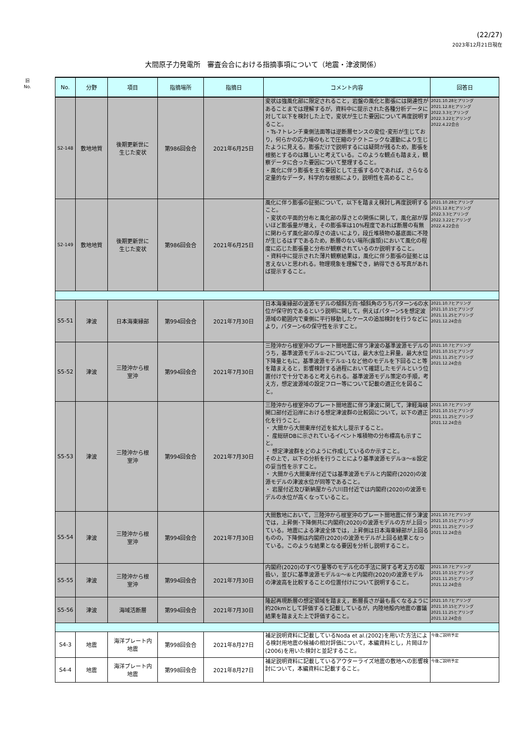(22/27)
2023年12月21日現在
大間原子力発電所　審査会合における指摘事項について（地震・津波関係）
旧
No.
| No. | 分野 | 項目 | 指摘場所 | 指摘日 | コメント内容 | 回答日 |
| --- | --- | --- | --- | --- | --- | --- |
| S2-148 | 敷地地質 | 後期更新世に 生じた変状 | 第986回会合 | 2021年6月25日 | 変状は強風化部に限定されること，岩盤の風化と膨張には関連性があることまでは理解するが，資料中に提示された各種分析データに対して以下を検討した上で，変状が生じた要因について再度説明すること。 ・Ts-7トレンチ東側法面等は逆断層センスの変位･変形が生じており，何らかの応力場のもとで圧縮のテクトニックな運動により生じたように見える。膨張だけで説明するには疑問が残るため，膨張を根拠とするのは難しいと考えている。このような観点も踏まえ，観察データに合った要因について整理すること。 ・風化に伴う膨張を主な要因として主張するのであれば，さらなる定量的なデータ，科学的な根拠により，説明性を高めること。 | 2021.10.28ヒアリング 2021.12.8ヒアリング 2022.3.3ヒアリング 2022.3.22ヒアリング 2022.4.22会合 |
| S2-149 | 敷地地質 | 後期更新世に 生じた変状 | 第986回会合 | 2021年6月25日 | 風化に伴う膨張の証拠について，以下を踏まえ検討し再度説明すること。 ・変状の平面的分布と風化部の厚さとの関係に関して，風化部が厚いほど膨張量が増え，その膨張率は10%程度であれば断層の有無に関わらず風化部の厚さの違いにより，段丘堆積物の基底面に不陸が生じるはずであるため，断層のない場所(露頭)において風化の程度に応じた膨張量と分布が観察されているのか説明すること。 ・資料中に提示された薄片観察結果は，風化に伴う膨張の証拠とは言えないと思われる。物理現象を理解でき，納得できる写真があれば提示すること。 | 2021.10.28ヒアリング 2021.12.8ヒアリング 2022.3.3ヒアリング 2022.3.22ヒアリング 2022.4.22会合 |
| S5-51 | 津波 | 日本海東縁部 | 第994回会合 | 2021年7月30日 | 日本海東縁部の波源モデルの傾斜方向･傾斜角のうちパターン6の水位が保守的であるという説明に関して，例えばパターン5を想定波源域の範囲内で東側に平行移動したケースの追加検討を行うなどにより，パターン6の保守性を示すこと。 | 2021.10.7ヒアリング 2021.10.15ヒアリング 2021.11.25ヒアリング 2021.12.24会合 |
| S5-52 | 津波 | 三陸沖から根 室沖 | 第994回会合 | 2021年7月30日 | 三陸沖から根室沖のプレート間地震に伴う津波の基準波源モデルのうち，基準波源モデル①-2については，最大水位上昇量，最大水位下降量ともに，基準波源モデル①-1など他のモデルを下回ること等を踏まえると，影響検討する過程において確認したモデルという位置付けで十分であると考えられる。基準波源モデル策定の手順，考え方，想定波源域の設定フロー等について記載の適正化を図ること。 | 2021.10.7ヒアリング 2021.10.15ヒアリング 2021.11.25ヒアリング 2021.12.24会合 |
| S5-53 | 津波 | 三陸沖から根 室沖 | 第994回会合 | 2021年7月30日 | 三陸沖から根室沖のプレート間地震に伴う津波に関して，津軽海峡開口部付近沿岸における想定津波群の比較図について，以下の適正化を行うこと。 ・ 大間から大間東岸付近を拡大し提示すること。 ・ 産総研DBに示されているイベント堆積物の分布標高も示すこと。 ・ 想定津波群をどのように作成しているのか示すこと。 その上で，以下の分析を行うことにより基準波源モデル③～⑥設定の妥当性を示すこと。 ・ 大間から大間東岸付近では基準波源モデルと内閣府(2020)の波源モデルの津波水位が同等であること。 ・ 岩屋付近及び新納屋から六川目付近では内閣府(2020)の波源モデルの水位が高くなっていること。 | 2021.10.7ヒアリング 2021.10.15ヒアリング 2021.11.25ヒアリング 2021.12.24会合 |
| S5-54 | 津波 | 三陸沖から根 室沖 | 第994回会合 | 2021年7月30日 | 大間敷地において，三陸沖から根室沖のプレート間地震に伴う津波では，上昇側･下降側共に内閣府(2020)の波源モデルの方が上回っている。地震による津波全体では，上昇側は日本海東縁部が上回るものの，下降側は内閣府(2020)の波源モデルが上回る結果となっている。このような結果となる要因を分析し説明すること。 | 2021.10.7ヒアリング 2021.10.15ヒアリング 2021.11.25ヒアリング 2021.12.24会合 |
| S5-55 | 津波 | 三陸沖から根 室沖 | 第994回会合 | 2021年7月30日 | 内閣府(2020)のすべり量等のモデル化の手法に関する考え方の取扱い，並びに基準波源モデル①～⑥と内閣府(2020)の波源モデルの津波高を比較することの位置付けについて説明すること。 | 2021.10.7ヒアリング 2021.10.15ヒアリング 2021.11.25ヒアリング 2021.12.24会合 |
| S5-56 | 津波 | 海域活断層 | 第994回会合 | 2021年7月30日 | 隆起再現断層の想定領域を踏まえ，断層長さが最も長くなるように約20kmとして評価すると記載しているが，内陸地殻内地震の審議結果を踏まえた上で評価すること。 | 2021.10.7ヒアリング 2021.10.15ヒアリング 2021.11.25ヒアリング 2021.12.24会合 |
| S4-3 | 地震 | 海洋プレート内 地震 | 第998回会合 | 2021年8月27日 | 補足説明資料に記載しているNoda et al.(2002)を用いた方法による検討用地震の候補の相対評価について，本編資料とし，片岡ほか(2006)を用いた検討と並記すること。 | 今後ご説明予定 |
| S4-4 | 地震 | 海洋プレート内 地震 | 第998回会合 | 2021年8月27日 | 補足説明資料に記載しているアウターライズ地震の敷地への影響検討について，本編資料に記載すること。 | 今後ご説明予定 |